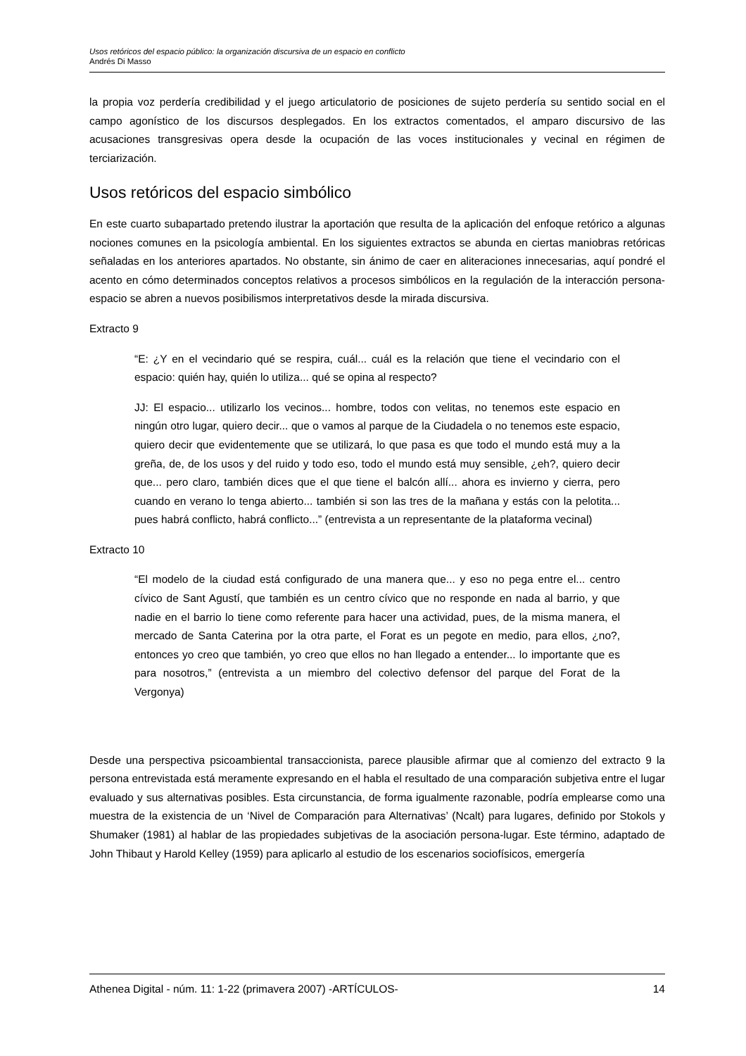Usos retóricos del espacio público: la organización discursiva de un espacio en conflicto
Andrés Di Masso
la propia voz perdería credibilidad y el juego articulatorio de posiciones de sujeto perdería su sentido social en el campo agonístico de los discursos desplegados. En los extractos comentados, el amparo discursivo de las acusaciones transgresivas opera desde la ocupación de las voces institucionales y vecinal en régimen de terciarización.
Usos retóricos del espacio simbólico
En este cuarto subapartado pretendo ilustrar la aportación que resulta de la aplicación del enfoque retórico a algunas nociones comunes en la psicología ambiental. En los siguientes extractos se abunda en ciertas maniobras retóricas señaladas en los anteriores apartados. No obstante, sin ánimo de caer en aliteraciones innecesarias, aquí pondré el acento en cómo determinados conceptos relativos a procesos simbólicos en la regulación de la interacción persona-espacio se abren a nuevos posibilismos interpretativos desde la mirada discursiva.
Extracto 9
“E: ¿Y en el vecindario qué se respira, cuál... cuál es la relación que tiene el vecindario con el espacio: quién hay, quién lo utiliza... qué se opina al respecto?
JJ: El espacio... utilizarlo los vecinos... hombre, todos con velitas, no tenemos este espacio en ningún otro lugar, quiero decir... que o vamos al parque de la Ciudadela o no tenemos este espacio, quiero decir que evidentemente que se utilizará, lo que pasa es que todo el mundo está muy a la greña, de, de los usos y del ruido y todo eso, todo el mundo está muy sensible, ¿eh?, quiero decir que... pero claro, también dices que el que tiene el balcón allí... ahora es invierno y cierra, pero cuando en verano lo tenga abierto... también si son las tres de la mañana y estás con la pelotita... pues habrá conflicto, habrá conflicto...” (entrevista a un representante de la plataforma vecinal)
Extracto 10
“El modelo de la ciudad está configurado de una manera que... y eso no pega entre el... centro cívico de Sant Agustí, que también es un centro cívico que no responde en nada al barrio, y que nadie en el barrio lo tiene como referente para hacer una actividad, pues, de la misma manera, el mercado de Santa Caterina por la otra parte, el Forat es un pegote en medio, para ellos, ¿no?, entonces yo creo que también, yo creo que ellos no han llegado a entender... lo importante que es para nosotros,” (entrevista a un miembro del colectivo defensor del parque del Forat de la Vergonya)
Desde una perspectiva psicoambiental transaccionista, parece plausible afirmar que al comienzo del extracto 9 la persona entrevistada está meramente expresando en el habla el resultado de una comparación subjetiva entre el lugar evaluado y sus alternativas posibles. Esta circunstancia, de forma igualmente razonable, podría emplearse como una muestra de la existencia de un ‘Nivel de Comparación para Alternativas’ (Ncalt) para lugares, definido por Stokols y Shumaker (1981) al hablar de las propiedades subjetivas de la asociación persona-lugar. Este término, adaptado de John Thibaut y Harold Kelley (1959) para aplicarlo al estudio de los escenarios sociofísicos, emergería
Athenea Digital - núm. 11: 1-22 (primavera 2007) -ARTÍCULOS- 14